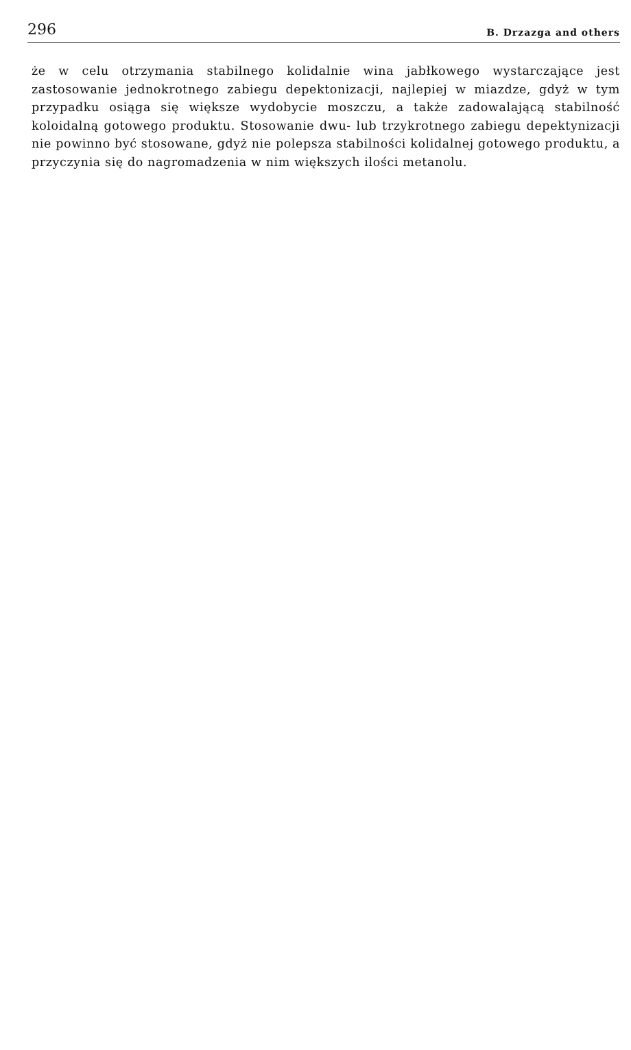296 B. Drzazga and others
że w celu otrzymania stabilnego kolidalnie wina jabłkowego wystarczające jest zastosowanie jednokrotnego zabiegu depektonizacji, najlepiej w miazdze, gdyż w tym przypadku osiąga się większe wydobycie moszczu, a także zadowalającą stabilność koloidalną gotowego produktu. Stosowanie dwu- lub trzykrotnego zabiegu depektynizacji nie powinno być stosowane, gdyż nie polepsza stabilności kolidalnej gotowego produktu, a przyczynia się do nagromadzenia w nim większych ilości metanolu.